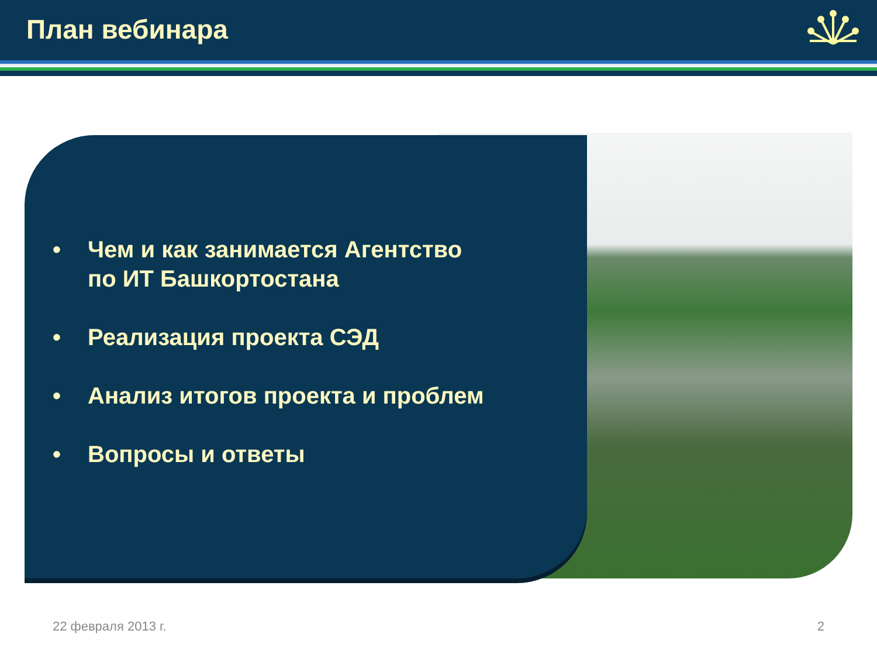План вебинара
• Чем и как занимается Агентство
по ИТ Башкортостана
• Реализация проекта СЭД
• Анализ итогов проекта и проблем
• Вопросы и ответы
22 февраля 2013 г. 2